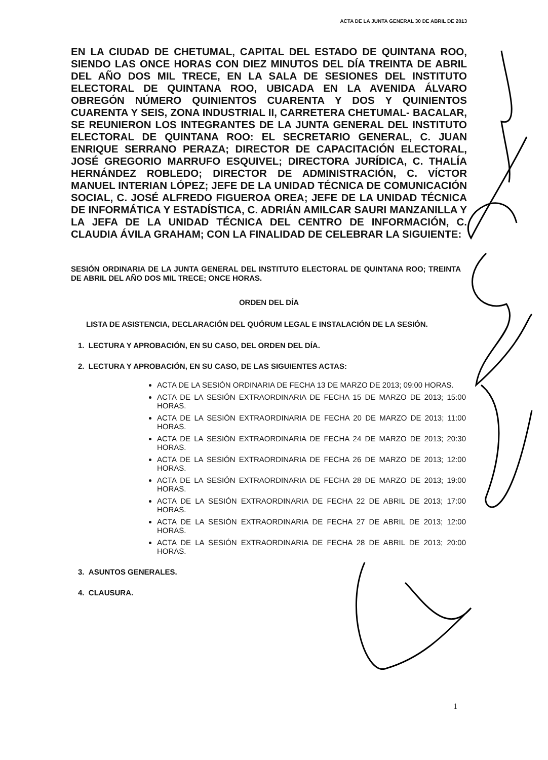ACTA DE LA JUNTA GENERAL 30 DE ABRIL DE 2013
EN LA CIUDAD DE CHETUMAL, CAPITAL DEL ESTADO DE QUINTANA ROO, SIENDO LAS ONCE HORAS CON DIEZ MINUTOS DEL DÍA TREINTA DE ABRIL DEL AÑO DOS MIL TRECE, EN LA SALA DE SESIONES DEL INSTITUTO ELECTORAL DE QUINTANA ROO, UBICADA EN LA AVENIDA ÁLVARO OBREGÓN NÚMERO QUINIENTOS CUARENTA Y DOS Y QUINIENTOS CUARENTA Y SEIS, ZONA INDUSTRIAL II, CARRETERA CHETUMAL- BACALAR, SE REUNIERON LOS INTEGRANTES DE LA JUNTA GENERAL DEL INSTITUTO ELECTORAL DE QUINTANA ROO: EL SECRETARIO GENERAL, C. JUAN ENRIQUE SERRANO PERAZA; DIRECTOR DE CAPACITACIÓN ELECTORAL, JOSÉ GREGORIO MARRUFO ESQUIVEL; DIRECTORA JURÍDICA, C. THALÍA HERNÁNDEZ ROBLEDO; DIRECTOR DE ADMINISTRACIÓN, C. VÍCTOR MANUEL INTERIAN LÓPEZ; JEFE DE LA UNIDAD TÉCNICA DE COMUNICACIÓN SOCIAL, C. JOSÉ ALFREDO FIGUEROA OREA; JEFE DE LA UNIDAD TÉCNICA DE INFORMÁTICA Y ESTADÍSTICA, C. ADRIÁN AMILCAR SAURI MANZANILLA Y LA JEFA DE LA UNIDAD TÉCNICA DEL CENTRO DE INFORMACIÓN, C. CLAUDIA ÁVILA GRAHAM; CON LA FINALIDAD DE CELEBRAR LA SIGUIENTE:
SESIÓN ORDINARIA DE LA JUNTA GENERAL DEL INSTITUTO ELECTORAL DE QUINTANA ROO; TREINTA DE ABRIL DEL AÑO DOS MIL TRECE; ONCE HORAS.
ORDEN DEL DÍA
LISTA DE ASISTENCIA, DECLARACIÓN DEL QUÓRUM LEGAL E INSTALACIÓN DE LA SESIÓN.
1. LECTURA Y APROBACIÓN, EN SU CASO, DEL ORDEN DEL DÍA.
2. LECTURA Y APROBACIÓN, EN SU CASO, DE LAS SIGUIENTES ACTAS:
ACTA DE LA SESIÓN ORDINARIA DE FECHA 13 DE MARZO DE 2013; 09:00 HORAS.
ACTA DE LA SESIÓN EXTRAORDINARIA DE FECHA 15 DE MARZO DE 2013; 15:00 HORAS.
ACTA DE LA SESIÓN EXTRAORDINARIA DE FECHA 20 DE MARZO DE 2013; 11:00 HORAS.
ACTA DE LA SESIÓN EXTRAORDINARIA DE FECHA 24 DE MARZO DE 2013; 20:30 HORAS.
ACTA DE LA SESIÓN EXTRAORDINARIA DE FECHA 26 DE MARZO DE 2013; 12:00 HORAS.
ACTA DE LA SESIÓN EXTRAORDINARIA DE FECHA 28 DE MARZO DE 2013; 19:00 HORAS.
ACTA DE LA SESIÓN EXTRAORDINARIA DE FECHA 22 DE ABRIL DE 2013; 17:00 HORAS.
ACTA DE LA SESIÓN EXTRAORDINARIA DE FECHA 27 DE ABRIL DE 2013; 12:00 HORAS.
ACTA DE LA SESIÓN EXTRAORDINARIA DE FECHA 28 DE ABRIL DE 2013; 20:00 HORAS.
3. ASUNTOS GENERALES.
4. CLAUSURA.
1